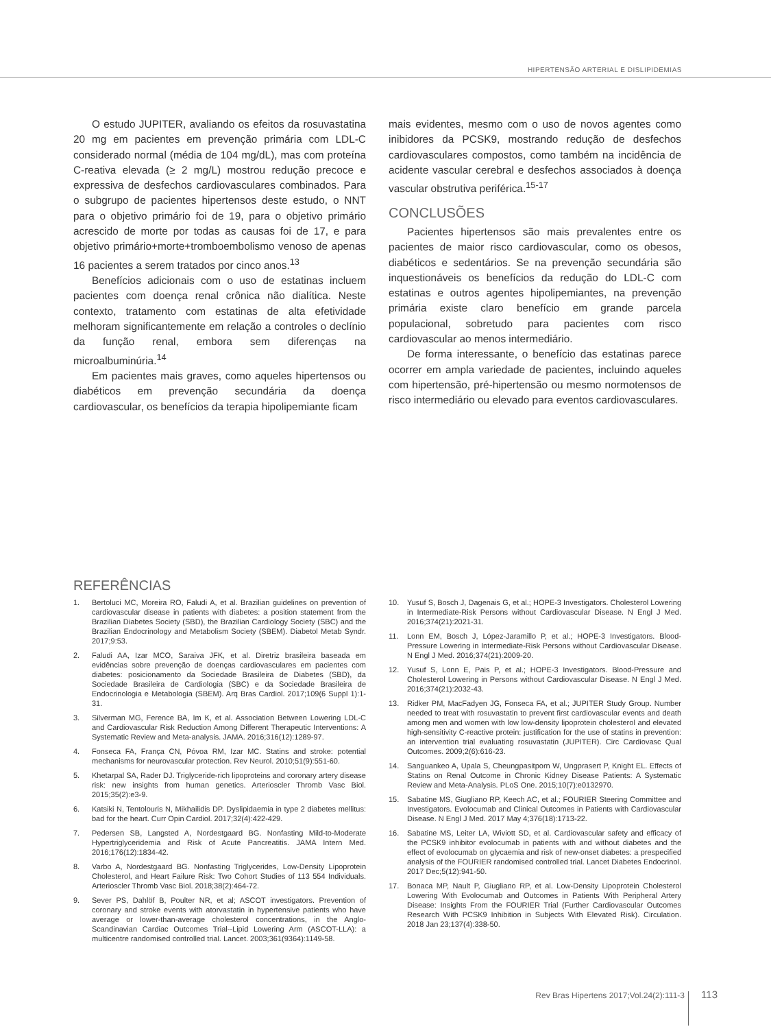HIPERTENSÃO ARTERIAL E DISLIPIDEMIAS
O estudo JUPITER, avaliando os efeitos da rosuvastatina 20 mg em pacientes em prevenção primária com LDL-C considerado normal (média de 104 mg/dL), mas com proteína C-reativa elevada (≥ 2 mg/L) mostrou redução precoce e expressiva de desfechos cardiovasculares combinados. Para o subgrupo de pacientes hipertensos deste estudo, o NNT para o objetivo primário foi de 19, para o objetivo primário acrescido de morte por todas as causas foi de 17, e para objetivo primário+morte+tromboembolismo venoso de apenas 16 pacientes a serem tratados por cinco anos.<sup>13</sup>
Benefícios adicionais com o uso de estatinas incluem pacientes com doença renal crônica não dialítica. Neste contexto, tratamento com estatinas de alta efetividade melhoram significantemente em relação a controles o declínio da função renal, embora sem diferenças na microalbuminúria.<sup>14</sup>
Em pacientes mais graves, como aqueles hipertensos ou diabéticos em prevenção secundária da doença cardiovascular, os benefícios da terapia hipolipemiante ficam
mais evidentes, mesmo com o uso de novos agentes como inibidores da PCSK9, mostrando redução de desfechos cardiovasculares compostos, como também na incidência de acidente vascular cerebral e desfechos associados à doença vascular obstrutiva periférica.<sup>15-17</sup>
CONCLUSÕES
Pacientes hipertensos são mais prevalentes entre os pacientes de maior risco cardiovascular, como os obesos, diabéticos e sedentários. Se na prevenção secundária são inquestionáveis os benefícios da redução do LDL-C com estatinas e outros agentes hipolipemiantes, na prevenção primária existe claro benefício em grande parcela populacional, sobretudo para pacientes com risco cardiovascular ao menos intermediário.
De forma interessante, o benefício das estatinas parece ocorrer em ampla variedade de pacientes, incluindo aqueles com hipertensão, pré-hipertensão ou mesmo normotensos de risco intermediário ou elevado para eventos cardiovasculares.
REFERÊNCIAS
1. Bertoluci MC, Moreira RO, Faludi A, et al. Brazilian guidelines on prevention of cardiovascular disease in patients with diabetes: a position statement from the Brazilian Diabetes Society (SBD), the Brazilian Cardiology Society (SBC) and the Brazilian Endocrinology and Metabolism Society (SBEM). Diabetol Metab Syndr. 2017;9:53.
2. Faludi AA, Izar MCO, Saraiva JFK, et al. Diretriz brasileira baseada em evidências sobre prevenção de doenças cardiovasculares em pacientes com diabetes: posicionamento da Sociedade Brasileira de Diabetes (SBD), da Sociedade Brasileira de Cardiologia (SBC) e da Sociedade Brasileira de Endocrinologia e Metabologia (SBEM). Arq Bras Cardiol. 2017;109(6 Suppl 1):1-31.
3. Silverman MG, Ference BA, Im K, et al. Association Between Lowering LDL-C and Cardiovascular Risk Reduction Among Different Therapeutic Interventions: A Systematic Review and Meta-analysis. JAMA. 2016;316(12):1289-97.
4. Fonseca FA, França CN, Póvoa RM, Izar MC. Statins and stroke: potential mechanisms for neurovascular protection. Rev Neurol. 2010;51(9):551-60.
5. Khetarpal SA, Rader DJ. Triglyceride-rich lipoproteins and coronary artery disease risk: new insights from human genetics. Arterioscler Thromb Vasc Biol. 2015;35(2):e3-9.
6. Katsiki N, Tentolouris N, Mikhailidis DP. Dyslipidaemia in type 2 diabetes mellitus: bad for the heart. Curr Opin Cardiol. 2017;32(4):422-429.
7. Pedersen SB, Langsted A, Nordestgaard BG. Nonfasting Mild-to-Moderate Hypertriglyceridemia and Risk of Acute Pancreatitis. JAMA Intern Med. 2016;176(12):1834-42.
8. Varbo A, Nordestgaard BG. Nonfasting Triglycerides, Low-Density Lipoprotein Cholesterol, and Heart Failure Risk: Two Cohort Studies of 113 554 Individuals. Arterioscler Thromb Vasc Biol. 2018;38(2):464-72.
9. Sever PS, Dahlöf B, Poulter NR, et al; ASCOT investigators. Prevention of coronary and stroke events with atorvastatin in hypertensive patients who have average or lower-than-average cholesterol concentrations, in the Anglo-Scandinavian Cardiac Outcomes Trial--Lipid Lowering Arm (ASCOT-LLA): a multicentre randomised controlled trial. Lancet. 2003;361(9364):1149-58.
10. Yusuf S, Bosch J, Dagenais G, et al.; HOPE-3 Investigators. Cholesterol Lowering in Intermediate-Risk Persons without Cardiovascular Disease. N Engl J Med. 2016;374(21):2021-31.
11. Lonn EM, Bosch J, López-Jaramillo P, et al.; HOPE-3 Investigators. Blood-Pressure Lowering in Intermediate-Risk Persons without Cardiovascular Disease. N Engl J Med. 2016;374(21):2009-20.
12. Yusuf S, Lonn E, Pais P, et al.; HOPE-3 Investigators. Blood-Pressure and Cholesterol Lowering in Persons without Cardiovascular Disease. N Engl J Med. 2016;374(21):2032-43.
13. Ridker PM, MacFadyen JG, Fonseca FA, et al.; JUPITER Study Group. Number needed to treat with rosuvastatin to prevent first cardiovascular events and death among men and women with low low-density lipoprotein cholesterol and elevated high-sensitivity C-reactive protein: justification for the use of statins in prevention: an intervention trial evaluating rosuvastatin (JUPITER). Circ Cardiovasc Qual Outcomes. 2009;2(6):616-23.
14. Sanguankeo A, Upala S, Cheungpasitporn W, Ungprasert P, Knight EL. Effects of Statins on Renal Outcome in Chronic Kidney Disease Patients: A Systematic Review and Meta-Analysis. PLoS One. 2015;10(7):e0132970.
15. Sabatine MS, Giugliano RP, Keech AC, et al.; FOURIER Steering Committee and Investigators. Evolocumab and Clinical Outcomes in Patients with Cardiovascular Disease. N Engl J Med. 2017 May 4;376(18):1713-22.
16. Sabatine MS, Leiter LA, Wiviott SD, et al. Cardiovascular safety and efficacy of the PCSK9 inhibitor evolocumab in patients with and without diabetes and the effect of evolocumab on glycaemia and risk of new-onset diabetes: a prespecified analysis of the FOURIER randomised controlled trial. Lancet Diabetes Endocrinol. 2017 Dec;5(12):941-50.
17. Bonaca MP, Nault P, Giugliano RP, et al. Low-Density Lipoprotein Cholesterol Lowering With Evolocumab and Outcomes in Patients With Peripheral Artery Disease: Insights From the FOURIER Trial (Further Cardiovascular Outcomes Research With PCSK9 Inhibition in Subjects With Elevated Risk). Circulation. 2018 Jan 23;137(4):338-50.
Rev Bras Hipertens 2017;Vol.24(2):111-3 113